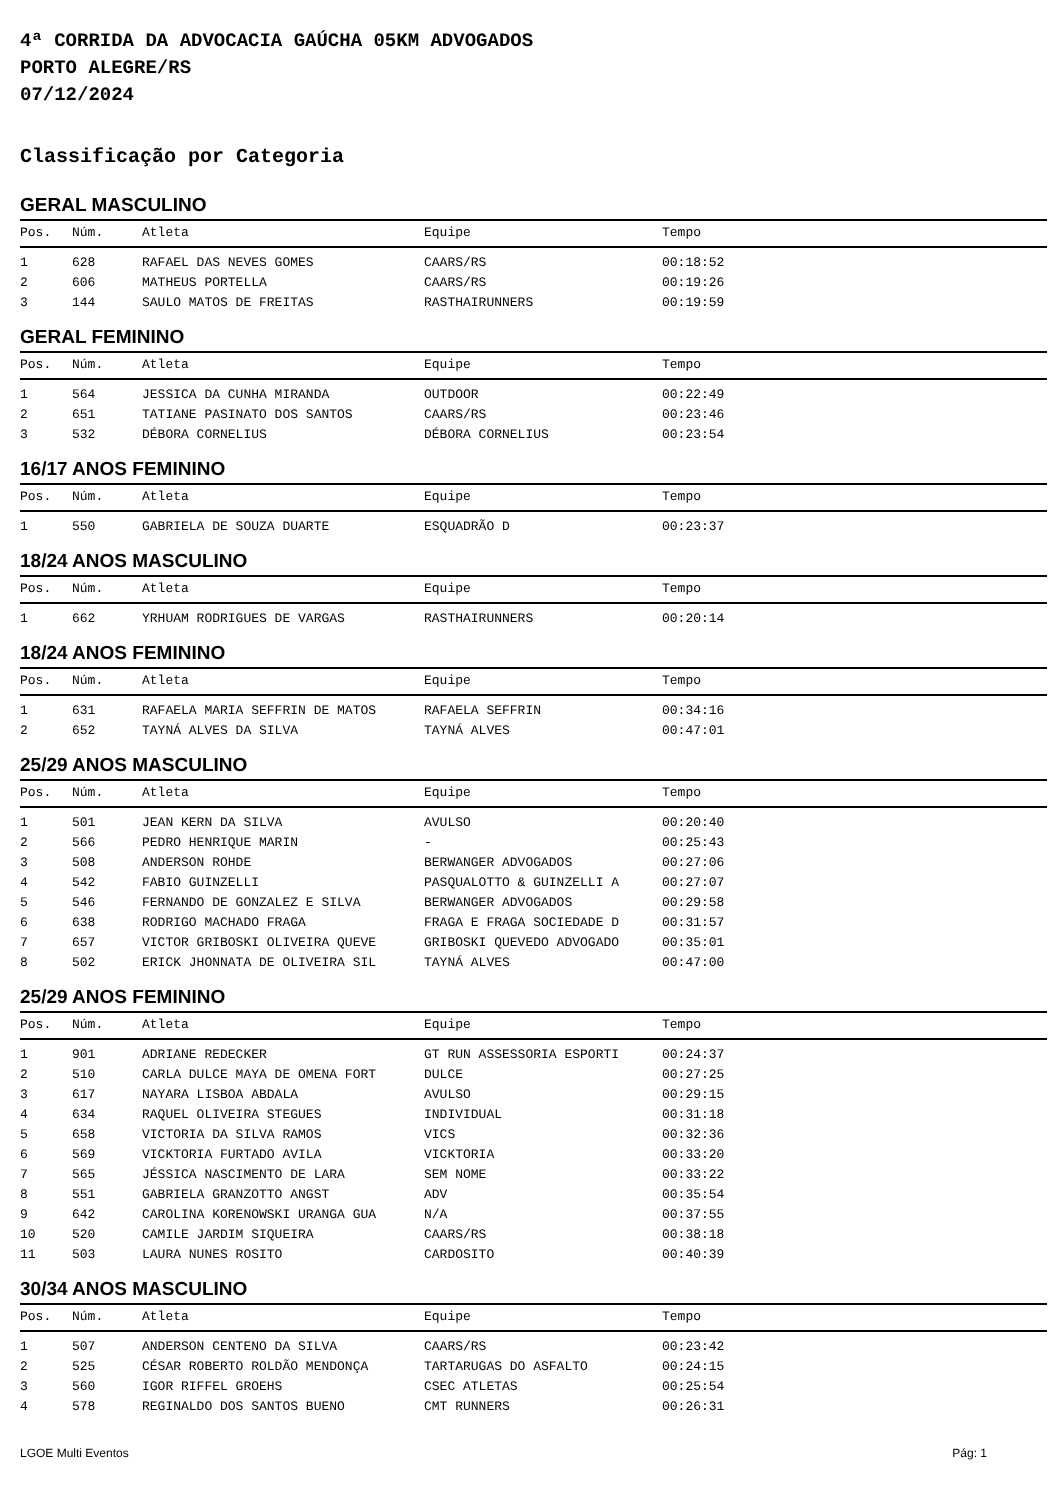4ª CORRIDA DA ADVOCACIA GAÚCHA 05KM ADVOGADOS
PORTO ALEGRE/RS
07/12/2024
Classificação por Categoria
GERAL MASCULINO
| Pos. | Núm. | Atleta | Equipe | Tempo |
| --- | --- | --- | --- | --- |
| 1 | 628 | RAFAEL DAS NEVES GOMES | CAARS/RS | 00:18:52 |
| 2 | 606 | MATHEUS PORTELLA | CAARS/RS | 00:19:26 |
| 3 | 144 | SAULO MATOS DE FREITAS | RASTHAIRUNNERS | 00:19:59 |
GERAL FEMININO
| Pos. | Núm. | Atleta | Equipe | Tempo |
| --- | --- | --- | --- | --- |
| 1 | 564 | JESSICA DA CUNHA MIRANDA | OUTDOOR | 00:22:49 |
| 2 | 651 | TATIANE PASINATO DOS SANTOS | CAARS/RS | 00:23:46 |
| 3 | 532 | DÉBORA CORNELIUS | DÉBORA CORNELIUS | 00:23:54 |
16/17 ANOS FEMININO
| Pos. | Núm. | Atleta | Equipe | Tempo |
| --- | --- | --- | --- | --- |
| 1 | 550 | GABRIELA DE SOUZA DUARTE | ESQUADRÃO D | 00:23:37 |
18/24 ANOS MASCULINO
| Pos. | Núm. | Atleta | Equipe | Tempo |
| --- | --- | --- | --- | --- |
| 1 | 662 | YRHUAM RODRIGUES DE VARGAS | RASTHAIRUNNERS | 00:20:14 |
18/24 ANOS FEMININO
| Pos. | Núm. | Atleta | Equipe | Tempo |
| --- | --- | --- | --- | --- |
| 1 | 631 | RAFAELA MARIA SEFFRIN DE MATOS | RAFAELA SEFFRIN | 00:34:16 |
| 2 | 652 | TAYNÁ ALVES DA SILVA | TAYNÁ ALVES | 00:47:01 |
25/29 ANOS MASCULINO
| Pos. | Núm. | Atleta | Equipe | Tempo |
| --- | --- | --- | --- | --- |
| 1 | 501 | JEAN KERN DA SILVA | AVULSO | 00:20:40 |
| 2 | 566 | PEDRO HENRIQUE MARIN | - | 00:25:43 |
| 3 | 508 | ANDERSON ROHDE | BERWANGER ADVOGADOS | 00:27:06 |
| 4 | 542 | FABIO GUINZELLI | PASQUALOTTO & GUINZELLI A | 00:27:07 |
| 5 | 546 | FERNANDO DE GONZALEZ E SILVA | BERWANGER ADVOGADOS | 00:29:58 |
| 6 | 638 | RODRIGO MACHADO FRAGA | FRAGA E FRAGA SOCIEDADE D | 00:31:57 |
| 7 | 657 | VICTOR GRIBOSKI OLIVEIRA QUEVE | GRIBOSKI QUEVEDO ADVOGADO | 00:35:01 |
| 8 | 502 | ERICK JHONNATA DE OLIVEIRA SIL | TAYNÁ ALVES | 00:47:00 |
25/29 ANOS FEMININO
| Pos. | Núm. | Atleta | Equipe | Tempo |
| --- | --- | --- | --- | --- |
| 1 | 901 | ADRIANE REDECKER | GT RUN ASSESSORIA ESPORTI | 00:24:37 |
| 2 | 510 | CARLA DULCE MAYA DE OMENA FORT | DULCE | 00:27:25 |
| 3 | 617 | NAYARA LISBOA ABDALA | AVULSO | 00:29:15 |
| 4 | 634 | RAQUEL OLIVEIRA STEGUES | INDIVIDUAL | 00:31:18 |
| 5 | 658 | VICTORIA DA SILVA RAMOS | VICS | 00:32:36 |
| 6 | 569 | VICKTORIA FURTADO AVILA | VICKTORIA | 00:33:20 |
| 7 | 565 | JÉSSICA NASCIMENTO DE LARA | SEM NOME | 00:33:22 |
| 8 | 551 | GABRIELA GRANZOTTO ANGST | ADV | 00:35:54 |
| 9 | 642 | CAROLINA KORENOWSKI URANGA GUA | N/A | 00:37:55 |
| 10 | 520 | CAMILE JARDIM SIQUEIRA | CAARS/RS | 00:38:18 |
| 11 | 503 | LAURA NUNES ROSITO | CARDOSITO | 00:40:39 |
30/34 ANOS MASCULINO
| Pos. | Núm. | Atleta | Equipe | Tempo |
| --- | --- | --- | --- | --- |
| 1 | 507 | ANDERSON CENTENO DA SILVA | CAARS/RS | 00:23:42 |
| 2 | 525 | CÉSAR ROBERTO ROLDÃO MENDONÇA | TARTARUGAS DO ASFALTO | 00:24:15 |
| 3 | 560 | IGOR RIFFEL GROEHS | CSEC ATLETAS | 00:25:54 |
| 4 | 578 | REGINALDO DOS SANTOS BUENO | CMT RUNNERS | 00:26:31 |
LGOE Multi Eventos Pág: 1